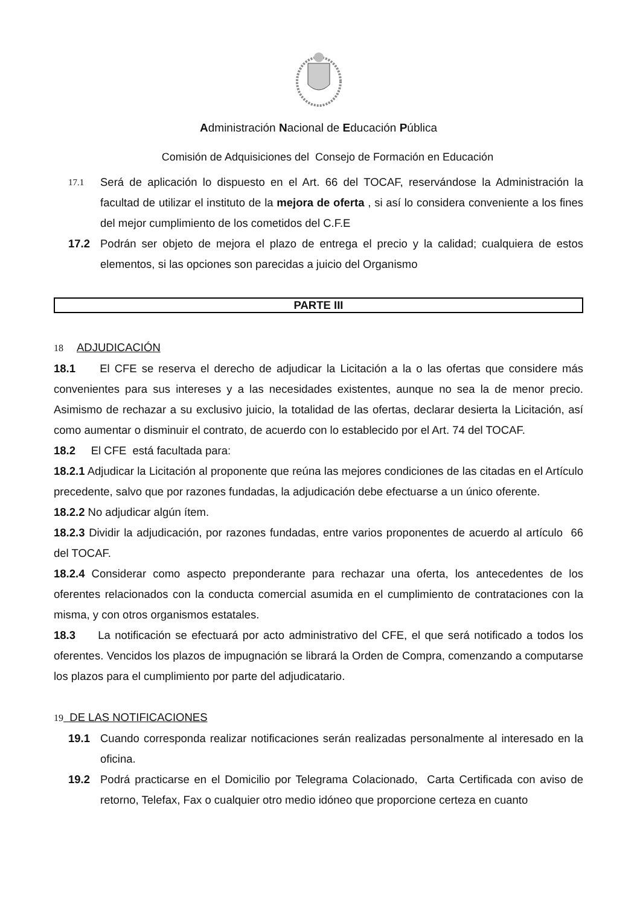Administración Nacional de Educación Pública
Comisión de Adquisiciones del Consejo de Formación en Educación
17.1 Será de aplicación lo dispuesto en el Art. 66 del TOCAF, reservándose la Administración la facultad de utilizar el instituto de la mejora de oferta , si así lo considera conveniente a los fines del mejor cumplimiento de los cometidos del C.F.E
17.2 Podrán ser objeto de mejora el plazo de entrega el precio y la calidad; cualquiera de estos elementos, si las opciones son parecidas a juicio del Organismo
PARTE III
18 ADJUDICACIÓN
18.1 El CFE se reserva el derecho de adjudicar la Licitación a la o las ofertas que considere más convenientes para sus intereses y a las necesidades existentes, aunque no sea la de menor precio. Asimismo de rechazar a su exclusivo juicio, la totalidad de las ofertas, declarar desierta la Licitación, así como aumentar o disminuir el contrato, de acuerdo con lo establecido por el Art. 74 del TOCAF.
18.2 El CFE está facultada para:
18.2.1 Adjudicar la Licitación al proponente que reúna las mejores condiciones de las citadas en el Artículo precedente, salvo que por razones fundadas, la adjudicación debe efectuarse a un único oferente.
18.2.2 No adjudicar algún ítem.
18.2.3 Dividir la adjudicación, por razones fundadas, entre varios proponentes de acuerdo al artículo 66 del TOCAF.
18.2.4 Considerar como aspecto preponderante para rechazar una oferta, los antecedentes de los oferentes relacionados con la conducta comercial asumida en el cumplimiento de contrataciones con la misma, y con otros organismos estatales.
18.3 La notificación se efectuará por acto administrativo del CFE, el que será notificado a todos los oferentes. Vencidos los plazos de impugnación se librará la Orden de Compra, comenzando a computarse los plazos para el cumplimiento por parte del adjudicatario.
19 DE LAS NOTIFICACIONES
19.1 Cuando corresponda realizar notificaciones serán realizadas personalmente al interesado en la oficina.
19.2 Podrá practicarse en el Domicilio por Telegrama Colacionado, Carta Certificada con aviso de retorno, Telefax, Fax o cualquier otro medio idóneo que proporcione certeza en cuanto